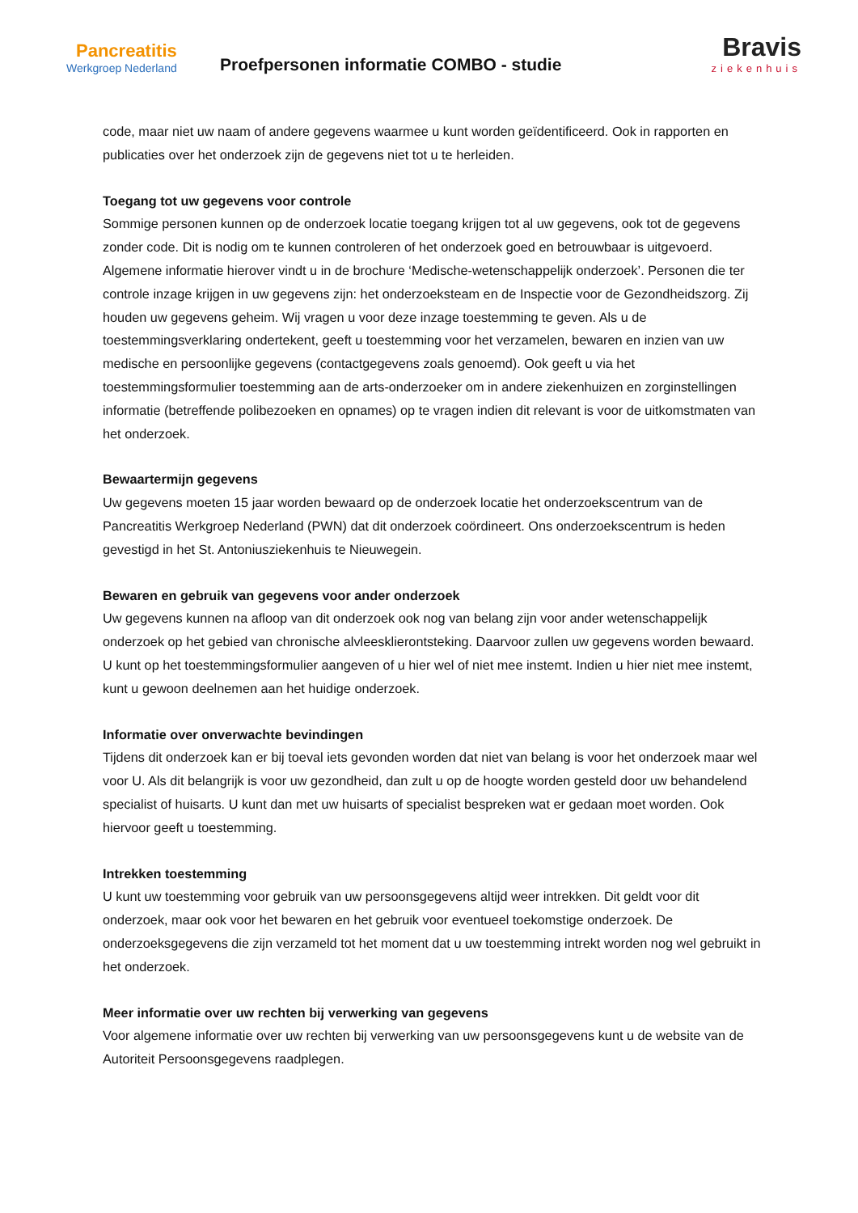Pancreatitis
Werkgroep Nederland
Proefpersonen informatie COMBO - studie
Bravis
ziekenhuis
code, maar niet uw naam of andere gegevens waarmee u kunt worden geïdentificeerd. Ook in rapporten en publicaties over het onderzoek zijn de gegevens niet tot u te herleiden.
Toegang tot uw gegevens voor controle
Sommige personen kunnen op de onderzoek locatie toegang krijgen tot al uw gegevens, ook tot de gegevens zonder code. Dit is nodig om te kunnen controleren of het onderzoek goed en betrouwbaar is uitgevoerd. Algemene informatie hierover vindt u in de brochure ‘Medische-wetenschappelijk onderzoek’. Personen die ter controle inzage krijgen in uw gegevens zijn: het onderzoeksteam en de Inspectie voor de Gezondheidszorg. Zij houden uw gegevens geheim. Wij vragen u voor deze inzage toestemming te geven. Als u de toestemmingsverklaring ondertekent, geeft u toestemming voor het verzamelen, bewaren en inzien van uw medische en persoonlijke gegevens (contactgegevens zoals genoemd). Ook geeft u via het toestemmingsformulier toestemming aan de arts-onderzoeker om in andere ziekenhuizen en zorginstellingen informatie (betreffende polibezoeken en opnames) op te vragen indien dit relevant is voor de uitkomstmaten van het onderzoek.
Bewaartermijn gegevens
Uw gegevens moeten 15 jaar worden bewaard op de onderzoek locatie het onderzoekscentrum van de Pancreatitis Werkgroep Nederland (PWN) dat dit onderzoek coördineert. Ons onderzoekscentrum is heden gevestigd in het St. Antoniusziekenhuis te Nieuwegein.
Bewaren en gebruik van gegevens voor ander onderzoek
Uw gegevens kunnen na afloop van dit onderzoek ook nog van belang zijn voor ander wetenschappelijk onderzoek op het gebied van chronische alvleesklierontsteking. Daarvoor zullen uw gegevens worden bewaard. U kunt op het toestemmingsformulier aangeven of u hier wel of niet mee instemt. Indien u hier niet mee instemt, kunt u gewoon deelnemen aan het huidige onderzoek.
Informatie over onverwachte bevindingen
Tijdens dit onderzoek kan er bij toeval iets gevonden worden dat niet van belang is voor het onderzoek maar wel voor U. Als dit belangrijk is voor uw gezondheid, dan zult u op de hoogte worden gesteld door uw behandelend specialist of huisarts. U kunt dan met uw huisarts of specialist bespreken wat er gedaan moet worden. Ook hiervoor geeft u toestemming.
Intrekken toestemming
U kunt uw toestemming voor gebruik van uw persoonsgegevens altijd weer intrekken. Dit geldt voor dit onderzoek, maar ook voor het bewaren en het gebruik voor eventueel toekomstige onderzoek. De onderzoeksgegevens die zijn verzameld tot het moment dat u uw toestemming intrekt worden nog wel gebruikt in het onderzoek.
Meer informatie over uw rechten bij verwerking van gegevens
Voor algemene informatie over uw rechten bij verwerking van uw persoonsgegevens kunt u de website van de Autoriteit Persoonsgegevens raadplegen.